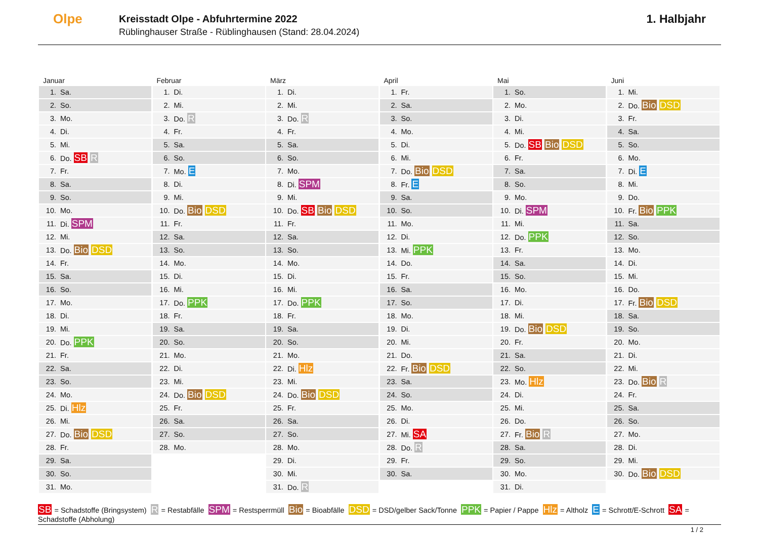Olpe
Kreisstadt Olpe - Abfuhrtermine 2022
Rüblinghauser Straße - Rüblinghausen (Stand: 28.04.2024)
1. Halbjahr
Januar
| 1. | Sa. |
| 2. | So. |
| 3. | Mo. |
| 4. | Di. |
| 5. | Mi. |
| 6. | Do. SB R |
| 7. | Fr. |
| 8. | Sa. |
| 9. | So. |
| 10. | Mo. |
| 11. | Di. SPM |
| 12. | Mi. |
| 13. | Do. Bio DSD |
| 14. | Fr. |
| 15. | Sa. |
| 16. | So. |
| 17. | Mo. |
| 18. | Di. |
| 19. | Mi. |
| 20. | Do. PPK |
| 21. | Fr. |
| 22. | Sa. |
| 23. | So. |
| 24. | Mo. |
| 25. | Di. Hlz |
| 26. | Mi. |
| 27. | Do. Bio DSD |
| 28. | Fr. |
| 29. | Sa. |
| 30. | So. |
| 31. | Mo. |
Februar
| 1. | Di. |
| 2. | Mi. |
| 3. | Do. R |
| 4. | Fr. |
| 5. | Sa. |
| 6. | So. |
| 7. | Mo. E |
| 8. | Di. |
| 9. | Mi. |
| 10. | Do. Bio DSD |
| 11. | Fr. |
| 12. | Sa. |
| 13. | So. |
| 14. | Mo. |
| 15. | Di. |
| 16. | Mi. |
| 17. | Do. PPK |
| 18. | Fr. |
| 19. | Sa. |
| 20. | So. |
| 21. | Mo. |
| 22. | Di. |
| 23. | Mi. |
| 24. | Do. Bio DSD |
| 25. | Fr. |
| 26. | Sa. |
| 27. | So. |
| 28. | Mo. |
März
| 1. | Di. |
| 2. | Mi. |
| 3. | Do. R |
| 4. | Fr. |
| 5. | Sa. |
| 6. | So. |
| 7. | Mo. |
| 8. | Di. SPM |
| 9. | Mi. |
| 10. | Do. SB Bio DSD |
| 11. | Fr. |
| 12. | Sa. |
| 13. | So. |
| 14. | Mo. |
| 15. | Di. |
| 16. | Mi. |
| 17. | Do. PPK |
| 18. | Fr. |
| 19. | Sa. |
| 20. | So. |
| 21. | Mo. |
| 22. | Di. Hlz |
| 23. | Mi. |
| 24. | Do. Bio DSD |
| 25. | Fr. |
| 26. | Sa. |
| 27. | So. |
| 28. | Mo. |
| 29. | Di. |
| 30. | Mi. |
| 31. | Do. R |
April
| 1. | Fr. |
| 2. | Sa. |
| 3. | So. |
| 4. | Mo. |
| 5. | Di. |
| 6. | Mi. |
| 7. | Do. Bio DSD |
| 8. | Fr. E |
| 9. | Sa. |
| 10. | So. |
| 11. | Mo. |
| 12. | Di. |
| 13. | Mi. PPK |
| 14. | Do. |
| 15. | Fr. |
| 16. | Sa. |
| 17. | So. |
| 18. | Mo. |
| 19. | Di. |
| 20. | Mi. |
| 21. | Do. |
| 22. | Fr. Bio DSD |
| 23. | Sa. |
| 24. | So. |
| 25. | Mo. |
| 26. | Di. |
| 27. | Mi. SA |
| 28. | Do. R |
| 29. | Fr. |
| 30. | Sa. |
Mai
| 1. | So. |
| 2. | Mo. |
| 3. | Di. |
| 4. | Mi. |
| 5. | Do. SB Bio DSD |
| 6. | Fr. |
| 7. | Sa. |
| 8. | So. |
| 9. | Mo. |
| 10. | Di. SPM |
| 11. | Mi. |
| 12. | Do. PPK |
| 13. | Fr. |
| 14. | Sa. |
| 15. | So. |
| 16. | Mo. |
| 17. | Di. |
| 18. | Mi. |
| 19. | Do. Bio DSD |
| 20. | Fr. |
| 21. | Sa. |
| 22. | So. |
| 23. | Mo. Hlz |
| 24. | Di. |
| 25. | Mi. |
| 26. | Do. |
| 27. | Fr. Bio R |
| 28. | Sa. |
| 29. | So. |
| 30. | Mo. |
| 31. | Di. |
Juni
| 1. | Mi. |
| 2. | Do. Bio DSD |
| 3. | Fr. |
| 4. | Sa. |
| 5. | So. |
| 6. | Mo. |
| 7. | Di. E |
| 8. | Mi. |
| 9. | Do. |
| 10. | Fr. Bio PPK |
| 11. | Sa. |
| 12. | So. |
| 13. | Mo. |
| 14. | Di. |
| 15. | Mi. |
| 16. | Do. |
| 17. | Fr. Bio DSD |
| 18. | Sa. |
| 19. | So. |
| 20. | Mo. |
| 21. | Di. |
| 22. | Mi. |
| 23. | Do. Bio R |
| 24. | Fr. |
| 25. | Sa. |
| 26. | So. |
| 27. | Mo. |
| 28. | Di. |
| 29. | Mi. |
| 30. | Do. Bio DSD |
SB = Schadstoffe (Bringsystem) R = Restabfälle SPM = Restsperrmüll Bio = Bioabfälle DSD = DSD/gelber Sack/Tonne PPK = Papier / Pappe Hlz = Altholz E = Schrott/E-Schrott SA = Schadstoffe (Abholung)
1 / 2